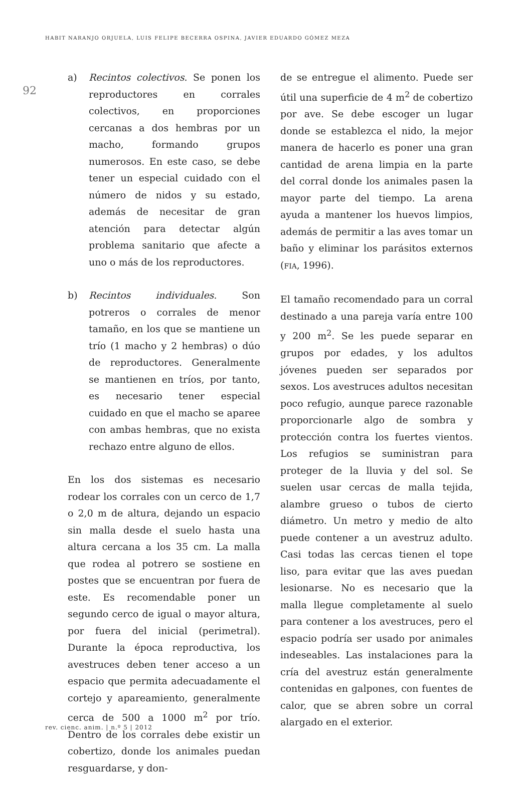HABIT NARANJO ORJUELA, LUIS FELIPE BECERRA OSPINA, JAVIER EDUARDO GÓMEZ MEZA
92
a) Recintos colectivos. Se ponen los reproductores en corrales colectivos, en proporciones cercanas a dos hembras por un macho, formando grupos numerosos. En este caso, se debe tener un especial cuidado con el número de nidos y su estado, además de necesitar de gran atención para detectar algún problema sanitario que afecte a uno o más de los reproductores.
b) Recintos individuales. Son potreros o corrales de menor tamaño, en los que se mantiene un trío (1 macho y 2 hembras) o dúo de reproductores. Generalmente se mantienen en tríos, por tanto, es necesario tener especial cuidado en que el macho se aparee con ambas hembras, que no exista rechazo entre alguno de ellos.
En los dos sistemas es necesario rodear los corrales con un cerco de 1,7 o 2,0 m de altura, dejando un espacio sin malla desde el suelo hasta una altura cercana a los 35 cm. La malla que rodea al potrero se sostiene en postes que se encuentran por fuera de este. Es recomendable poner un segundo cerco de igual o mayor altura, por fuera del inicial (perimetral). Durante la época reproductiva, los avestruces deben tener acceso a un espacio que permita adecuadamente el cortejo y apareamiento, generalmente cerca de 500 a 1000 m<sup>2</sup> por trío. Dentro de los corrales debe existir un cobertizo, donde los animales puedan resguardarse, y don-
de se entregue el alimento. Puede ser útil una superficie de 4 m<sup>2</sup> de cobertizo por ave. Se debe escoger un lugar donde se establezca el nido, la mejor manera de hacerlo es poner una gran cantidad de arena limpia en la parte del corral donde los animales pasen la mayor parte del tiempo. La arena ayuda a mantener los huevos limpios, además de permitir a las aves tomar un baño y eliminar los parásitos externos (FIA, 1996).
El tamaño recomendado para un corral destinado a una pareja varía entre 100 y 200 m<sup>2</sup>. Se les puede separar en grupos por edades, y los adultos jóvenes pueden ser separados por sexos. Los avestruces adultos necesitan poco refugio, aunque parece razonable proporcionarle algo de sombra y protección contra los fuertes vientos. Los refugios se suministran para proteger de la lluvia y del sol. Se suelen usar cercas de malla tejida, alambre grueso o tubos de cierto diámetro. Un metro y medio de alto puede contener a un avestruz adulto. Casi todas las cercas tienen el tope liso, para evitar que las aves puedan lesionarse. No es necesario que la malla llegue completamente al suelo para contener a los avestruces, pero el espacio podría ser usado por animales indeseables. Las instalaciones para la cría del avestruz están generalmente contenidas en galpones, con fuentes de calor, que se abren sobre un corral alargado en el exterior.
rev. cienc. anim. | n.º 5 | 2012